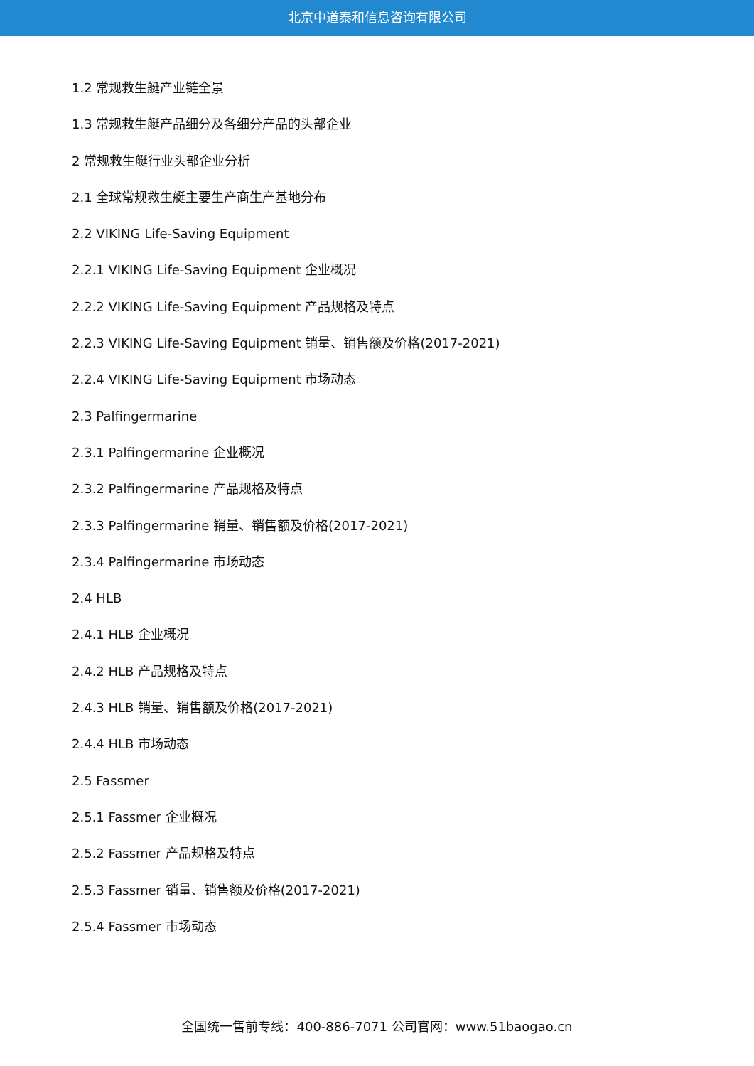北京中道泰和信息咨询有限公司
1.2 常规救生艇产业链全景
1.3 常规救生艇产品细分及各细分产品的头部企业
2 常规救生艇行业头部企业分析
2.1 全球常规救生艇主要生产商生产基地分布
2.2 VIKING Life-Saving Equipment
2.2.1 VIKING Life-Saving Equipment 企业概况
2.2.2 VIKING Life-Saving Equipment 产品规格及特点
2.2.3 VIKING Life-Saving Equipment 销量、销售额及价格(2017-2021)
2.2.4 VIKING Life-Saving Equipment 市场动态
2.3 Palfingermarine
2.3.1 Palfingermarine 企业概况
2.3.2 Palfingermarine 产品规格及特点
2.3.3 Palfingermarine 销量、销售额及价格(2017-2021)
2.3.4 Palfingermarine 市场动态
2.4 HLB
2.4.1 HLB 企业概况
2.4.2 HLB 产品规格及特点
2.4.3 HLB 销量、销售额及价格(2017-2021)
2.4.4 HLB 市场动态
2.5 Fassmer
2.5.1 Fassmer 企业概况
2.5.2 Fassmer 产品规格及特点
2.5.3 Fassmer 销量、销售额及价格(2017-2021)
2.5.4 Fassmer 市场动态
全国统一售前专线：400-886-7071 公司官网：www.51baogao.cn